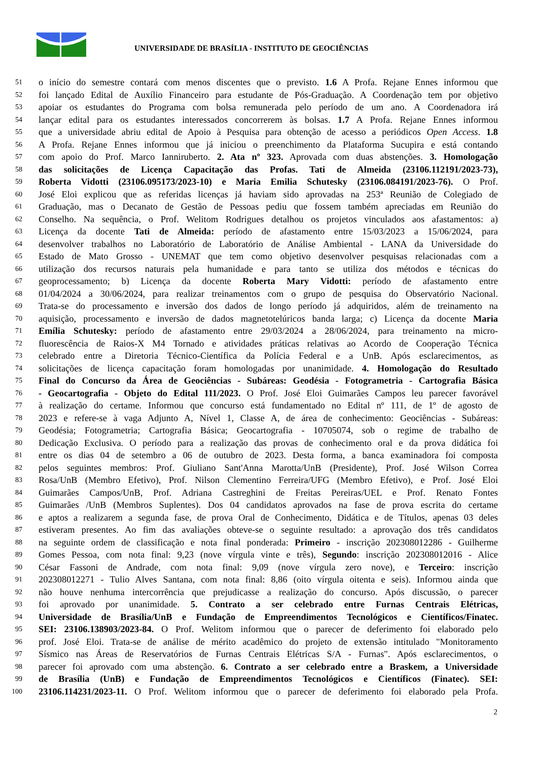UNIVERSIDADE DE BRASÍLIA - INSTITUTO DE GEOCIÊNCIAS
51 o início do semestre contará com menos discentes que o previsto. 1.6 A Profa. Rejane Ennes informou que
52 foi lançado Edital de Auxílio Financeiro para estudante de Pós-Graduação. A Coordenação tem por objetivo
53 apoiar os estudantes do Programa com bolsa remunerada pelo período de um ano. A Coordenadora irá
54 lançar edital para os estudantes interessados concorrerem às bolsas. 1.7 A Profa. Rejane Ennes informou
55 que a universidade abriu edital de Apoio à Pesquisa para obtenção de acesso a periódicos Open Access. 1.8
56 A Profa. Rejane Ennes informou que já iniciou o preenchimento da Plataforma Sucupira e está contando
57 com apoio do Prof. Marco Ianniruberto. 2. Ata nº 323. Aprovada com duas abstenções. 3. Homologação
58 das solicitações de Licença Capacitação das Profas. Tati de Almeida (23106.112191/2023-73),
59 Roberta Vidotti (23106.095173/2023-10) e Maria Emilia Schutesky (23106.084191/2023-76). O Prof.
60 José Eloi explicou que as referidas licenças já haviam sido aprovadas na 253ª Reunião de Colegiado de
61 Graduação, mas o Decanato de Gestão de Pessoas pediu que fossem também apreciadas em Reunião do
62 Conselho. Na sequência, o Prof. Welitom Rodrigues detalhou os projetos vinculados aos afastamentos: a)
63 Licença da docente Tati de Almeida: período de afastamento entre 15/03/2023 a 15/06/2024, para
64 desenvolver trabalhos no Laboratório de Laboratório de Análise Ambiental - LANA da Universidade do
65 Estado de Mato Grosso - UNEMAT que tem como objetivo desenvolver pesquisas relacionadas com a
66 utilização dos recursos naturais pela humanidade e para tanto se utiliza dos métodos e técnicas do
67 geoprocessamento; b) Licença da docente Roberta Mary Vidotti: período de afastamento entre
68 01/04/2024 a 30/06/2024, para realizar treinamentos com o grupo de pesquisa do Observatório Nacional.
69 Trata-se do processamento e inversão dos dados de longo período já adquiridos, além de treinamento na
70 aquisição, processamento e inversão de dados magnetotelúricos banda larga; c) Licença da docente Maria
71 Emília Schutesky: período de afastamento entre 29/03/2024 a 28/06/2024, para treinamento na micro-
72 fluorescência de Raios-X M4 Tornado e atividades práticas relativas ao Acordo de Cooperação Técnica
73 celebrado entre a Diretoria Técnico-Científica da Polícia Federal e a UnB. Após esclarecimentos, as
74 solicitações de licença capacitação foram homologadas por unanimidade. 4. Homologação do Resultado
75 Final do Concurso da Área de Geociências - Subáreas: Geodésia - Fotogrametria - Cartografia Básica
76 - Geocartografia - Objeto do Edital 111/2023. O Prof. José Eloi Guimarães Campos leu parecer favorável
77 à realização do certame. Informou que concurso está fundamentado no Edital nº 111, de 1º de agosto de
78 2023 e refere-se à vaga Adjunto A, Nível 1, Classe A, de área de conhecimento: Geociências - Subáreas:
79 Geodésia; Fotogrametria; Cartografia Básica; Geocartografia - 10705074, sob o regime de trabalho de
80 Dedicação Exclusiva. O período para a realização das provas de conhecimento oral e da prova didática foi
81 entre os dias 04 de setembro a 06 de outubro de 2023. Desta forma, a banca examinadora foi composta
82 pelos seguintes membros: Prof. Giuliano Sant'Anna Marotta/UnB (Presidente), Prof. José Wilson Correa
83 Rosa/UnB (Membro Efetivo), Prof. Nilson Clementino Ferreira/UFG (Membro Efetivo), e Prof. José Eloi
84 Guimarães Campos/UnB, Prof. Adriana Castreghini de Freitas Pereiras/UEL e Prof. Renato Fontes
85 Guimarães /UnB (Membros Suplentes). Dos 04 candidatos aprovados na fase de prova escrita do certame
86 e aptos a realizarem a segunda fase, de prova Oral de Conhecimento, Didática e de Títulos, apenas 03 deles
87 estiveram presentes. Ao fim das avaliações obteve-se o seguinte resultado: a aprovação dos três candidatos
88 na seguinte ordem de classificação e nota final ponderada: Primeiro - inscrição 202308012286 - Guilherme
89 Gomes Pessoa, com nota final: 9,23 (nove vírgula vinte e três), Segundo: inscrição 202308012016 - Alice
90 César Fassoni de Andrade, com nota final: 9,09 (nove vírgula zero nove), e Terceiro: inscrição
91 202308012271 - Tulio Alves Santana, com nota final: 8,86 (oito vírgula oitenta e seis). Informou ainda que
92 não houve nenhuma intercorrência que prejudicasse a realização do concurso. Após discussão, o parecer
93 foi aprovado por unanimidade. 5. Contrato a ser celebrado entre Furnas Centrais Elétricas,
94 Universidade de Brasília/UnB e Fundação de Empreendimentos Tecnológicos e Científicos/Finatec.
95 SEI: 23106.138903/2023-84. O Prof. Welitom informou que o parecer de deferimento foi elaborado pelo
96 prof. José Eloi. Trata-se de análise de mérito acadêmico do projeto de extensão intitulado "Monitoramento
97 Sísmico nas Áreas de Reservatórios de Furnas Centrais Elétricas S/A - Furnas". Após esclarecimentos, o
98 parecer foi aprovado com uma abstenção. 6. Contrato a ser celebrado entre a Braskem, a Universidade
99 de Brasília (UnB) e Fundação de Empreendimentos Tecnológicos e Científicos (Finatec). SEI:
100 23106.114231/2023-11. O Prof. Welitom informou que o parecer de deferimento foi elaborado pela Profa.
2